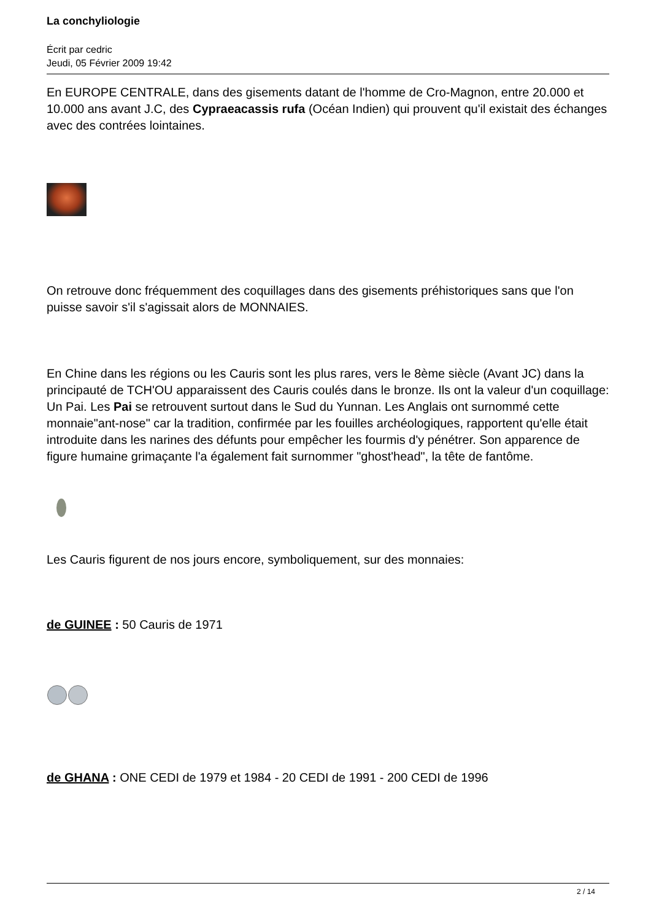La conchyliologie
Écrit par cedric
Jeudi, 05 Février 2009 19:42
En EUROPE CENTRALE, dans des gisements datant de l'homme de Cro-Magnon, entre 20.000 et 10.000 ans avant J.C, des Cypraeacassis rufa (Océan Indien) qui prouvent qu'il existait des échanges avec des contrées lointaines.
On retrouve donc fréquemment des coquillages dans des gisements préhistoriques sans que l'on puisse savoir s'il s'agissait alors de MONNAIES.
En Chine dans les régions ou les Cauris sont les plus rares, vers le 8ème siècle (Avant JC) dans la principauté de TCH'OU apparaissent des Cauris coulés dans le bronze. Ils ont la valeur d'un coquillage: Un Pai. Les Pai se retrouvent surtout dans le Sud du Yunnan. Les Anglais ont surnommé cette monnaie"ant-nose" car la tradition, confirmée par les fouilles archéologiques, rapportent qu'elle était introduite dans les narines des défunts pour empêcher les fourmis d'y pénétrer. Son apparence de figure humaine grimaçante l'a également fait surnommer "ghost'head", la tête de fantôme.
Les Cauris figurent de nos jours encore, symboliquement, sur des monnaies:
de GUINEE : 50 Cauris de 1971
de GHANA : ONE CEDI de 1979 et 1984 - 20 CEDI de 1991 - 200 CEDI de 1996
2 / 14